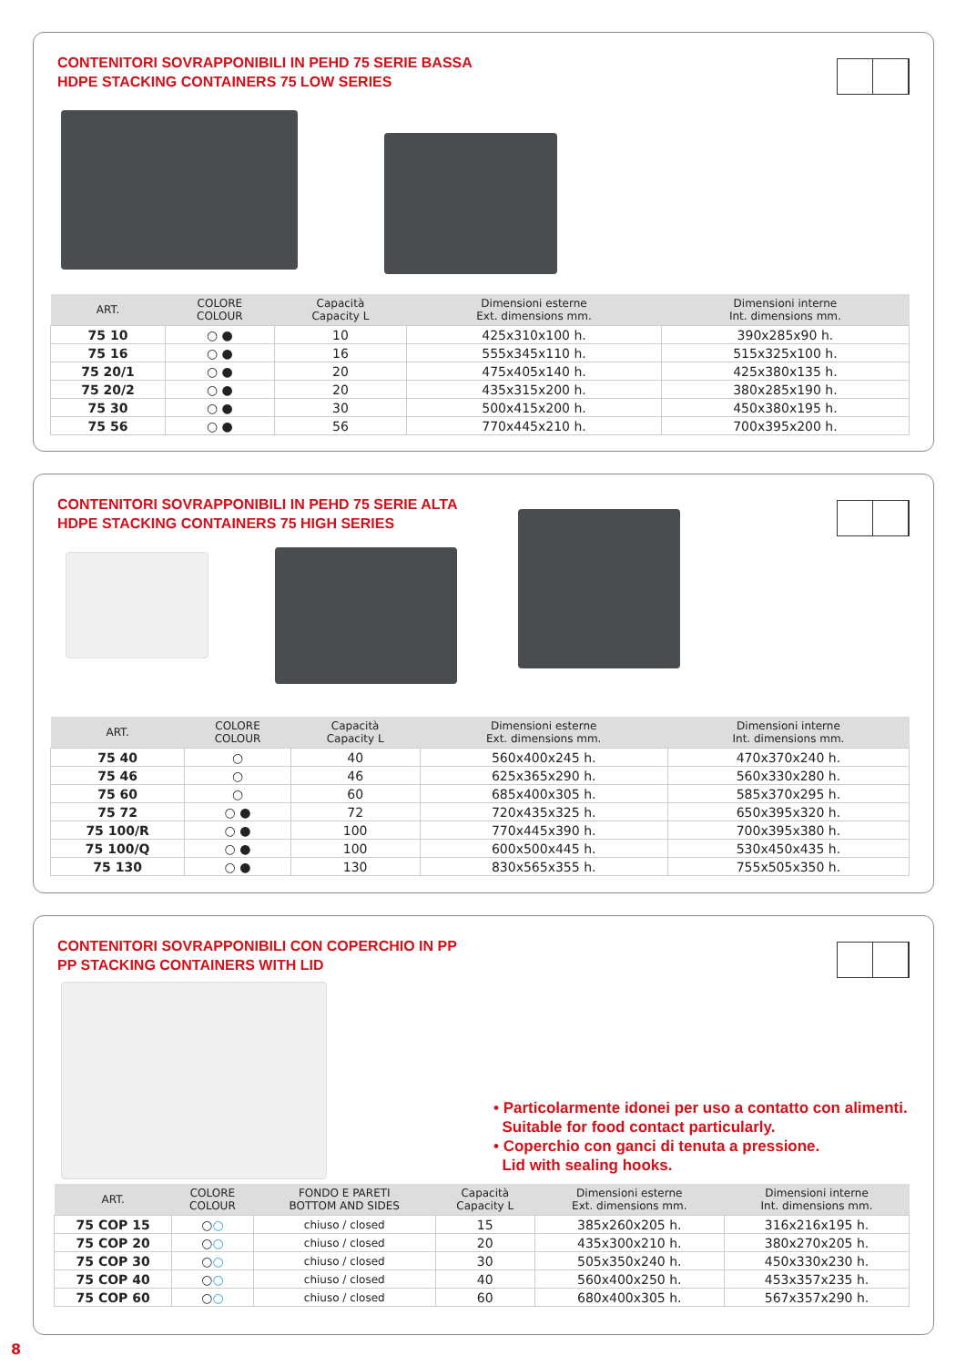CONTENITORI SOVRAPPONIBILI IN PEHD 75 SERIE BASSA
HDPE STACKING CONTAINERS 75 LOW SERIES
| ART. | COLORE COLOUR | Capacità Capacity L | Dimensioni esterne Ext. dimensions mm. | Dimensioni interne Int. dimensions mm. |
| --- | --- | --- | --- | --- |
| 75 10 | ○ ● | 10 | 425x310x100 h. | 390x285x90 h. |
| 75 16 | ○ ● | 16 | 555x345x110 h. | 515x325x100 h. |
| 75 20/1 | ○ ● | 20 | 475x405x140 h. | 425x380x135 h. |
| 75 20/2 | ○ ● | 20 | 435x315x200 h. | 380x285x190 h. |
| 75 30 | ○ ● | 30 | 500x415x200 h. | 450x380x195 h. |
| 75 56 | ○ ● | 56 | 770x445x210 h. | 700x395x200 h. |
CONTENITORI SOVRAPPONIBILI IN PEHD 75 SERIE ALTA
HDPE STACKING CONTAINERS 75 HIGH SERIES
| ART. | COLORE COLOUR | Capacità Capacity L | Dimensioni esterne Ext. dimensions mm. | Dimensioni interne Int. dimensions mm. |
| --- | --- | --- | --- | --- |
| 75 40 | ○ | 40 | 560x400x245 h. | 470x370x240 h. |
| 75 46 | ○ | 46 | 625x365x290 h. | 560x330x280 h. |
| 75 60 | ○ | 60 | 685x400x305 h. | 585x370x295 h. |
| 75 72 | ○ ● | 72 | 720x435x325 h. | 650x395x320 h. |
| 75 100/R | ○ ● | 100 | 770x445x390 h. | 700x395x380 h. |
| 75 100/Q | ○ ● | 100 | 600x500x445 h. | 530x450x435 h. |
| 75 130 | ○ ● | 130 | 830x565x355 h. | 755x505x350 h. |
CONTENITORI SOVRAPPONIBILI CON COPERCHIO IN PP
PP STACKING CONTAINERS WITH LID
• Particolarmente idonei per uso a contatto con alimenti.
Suitable for food contact particularly.
• Coperchio con ganci di tenuta a pressione.
Lid with sealing hooks.
| ART. | COLORE COLOUR | FONDO E PARETI BOTTOM AND SIDES | Capacità Capacity L | Dimensioni esterne Ext. dimensions mm. | Dimensioni interne Int. dimensions mm. |
| --- | --- | --- | --- | --- | --- |
| 75 COP 15 | ○ ○ | chiuso / closed | 15 | 385x260x205 h. | 316x216x195 h. |
| 75 COP 20 | ○ ○ | chiuso / closed | 20 | 435x300x210 h. | 380x270x205 h. |
| 75 COP 30 | ○ ○ | chiuso / closed | 30 | 505x350x240 h. | 450x330x230 h. |
| 75 COP 40 | ○ ○ | chiuso / closed | 40 | 560x400x250 h. | 453x357x235 h. |
| 75 COP 60 | ○ ○ | chiuso / closed | 60 | 680x400x305 h. | 567x357x290 h. |
8